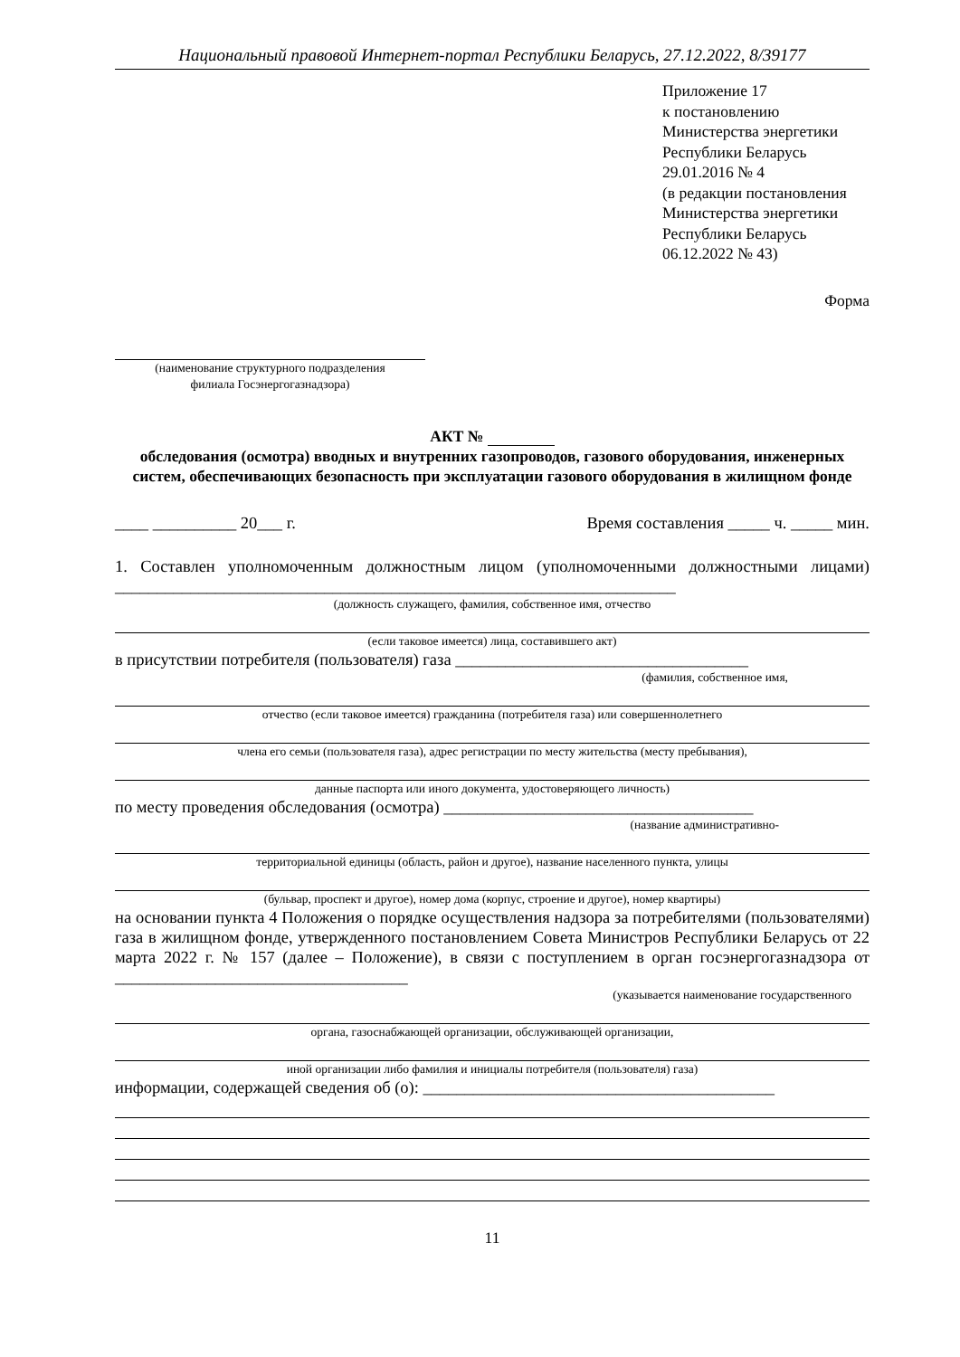Национальный правовой Интернет-портал Республики Беларусь, 27.12.2022, 8/39177
Приложение 17
к постановлению
Министерства энергетики
Республики Беларусь
29.01.2016 № 4
(в редакции постановления
Министерства энергетики
Республики Беларусь
06.12.2022 № 43)
Форма
(наименование структурного подразделения
филиала Госэнергогазнадзора)
АКТ №
обследования (осмотра) вводных и внутренних газопроводов, газового оборудования, инженерных систем, обеспечивающих безопасность при эксплуатации газового оборудования в жилищном фонде
____ __________ 20___ г. Время составления _____ ч. _____ мин.
1. Составлен уполномоченным должностным лицом (уполномоченными должностными лицами) ___________________________________________________________________
(должность служащего, фамилия, собственное имя, отчество
(если таковое имеется) лица, составившего акт)
в присутствии потребителя (пользователя) газа ___________________________________
(фамилия, собственное имя,
отчество (если таковое имеется) гражданина (потребителя газа) или совершеннолетнего
члена его семьи (пользователя газа), адрес регистрации по месту жительства (месту пребывания),
данные паспорта или иного документа, удостоверяющего личность)
по месту проведения обследования (осмотра) _____________________________________
(название административно-
территориальной единицы (область, район и другое), название населенного пункта, улицы
(бульвар, проспект и другое), номер дома (корпус, строение и другое), номер квартиры)
на основании пункта 4 Положения о порядке осуществления надзора за потребителями (пользователями) газа в жилищном фонде, утвержденного постановлением Совета Министров Республики Беларусь от 22 марта 2022 г. № 157 (далее – Положение), в связи с поступлением в орган госэнергогазнадзора от ___________________________________
(указывается наименование государственного
органа, газоснабжающей организации, обслуживающей организации,
иной организации либо фамилия и инициалы потребителя (пользователя) газа)
информации, содержащей сведения об (о): __________________________________________
11